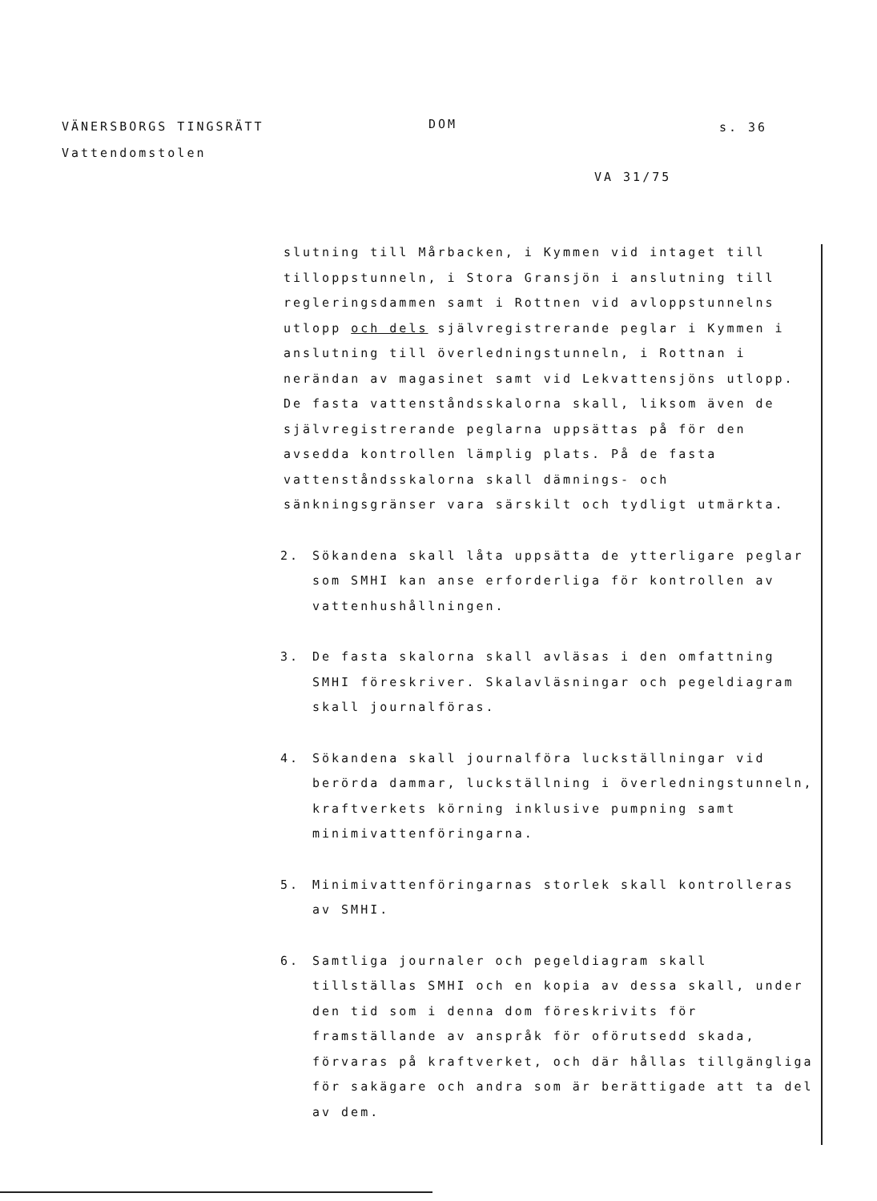VÄNERSBORGS TINGSRÄTT
Vattendomstolen
DOM s. 36
VA 31/75
slutning till Mårbacken, i Kymmen vid intaget till tilloppstunneln, i Stora Gransjön i anslutning till regleringsdammen samt i Rottnen vid avloppstunnelns utlopp och dels självregistrerande peglar i Kymmen i anslutning till överledningstunneln, i Rottnan i nerändan av magasinet samt vid Lekvattensjöns utlopp. De fasta vattenståndsskalorna skall, liksom även de självregistrerande peglarna uppsättas på för den avsedda kontrollen lämplig plats. På de fasta vattenståndsskalorna skall dämnings- och sänkningsgränser vara särskilt och tydligt utmärkta.
2. Sökandena skall låta uppsätta de ytterligare peglar som SMHI kan anse erforderliga för kontrollen av vattenhushållningen.
3. De fasta skalorna skall avläsas i den omfattning SMHI föreskriver. Skalavläsningar och pegeldiagram skall journalföras.
4. Sökandena skall journalföra luckställningar vid berörda dammar, luckställning i överledningstunneln, kraftverkets körning inklusive pumpning samt minimivattenföringarna.
5. Minimivattenföringarnas storlek skall kontrolleras av SMHI.
6. Samtliga journaler och pegeldiagram skall tillställas SMHI och en kopia av dessa skall, under den tid som i denna dom föreskrivits för framställande av anspråk för oförutsedd skada, förvaras på kraftverket, och där hållas tillgängliga för sakägare och andra som är berättigade att ta del av dem.